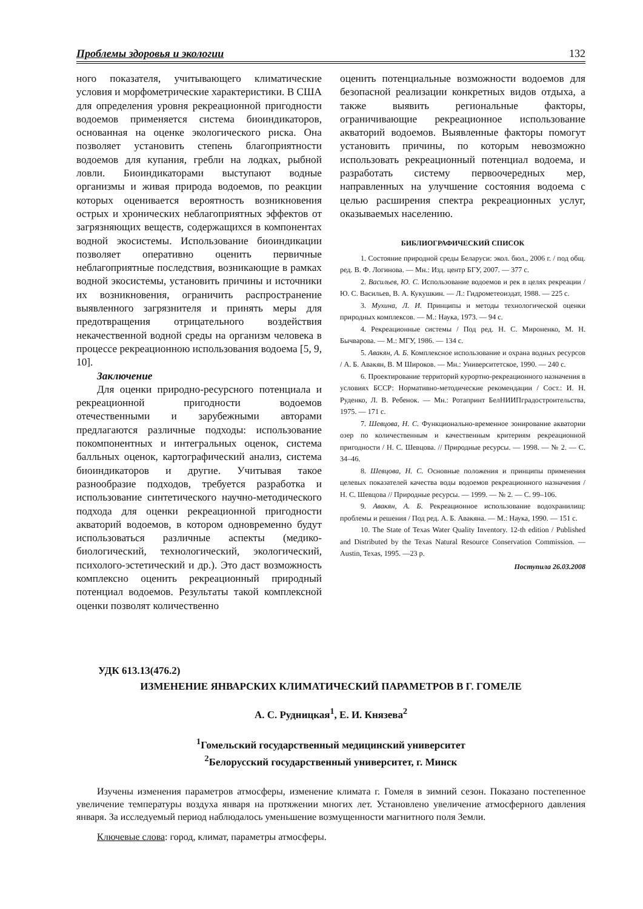Проблемы здоровья и экологии 132
ного показателя, учитывающего климатические условия и морфометрические характеристики. В США для определения уровня рекреационной пригодности водоемов применяется система биоиндикаторов, основанная на оценке экологического риска. Она позволяет установить степень благоприятности водоемов для купания, гребли на лодках, рыбной ловли. Биоиндикаторами выступают водные организмы и живая природа водоемов, по реакции которых оценивается вероятность возникновения острых и хронических неблагоприятных эффектов от загрязняющих веществ, содержащихся в компонентах водной экосистемы. Использование биоиндикации позволяет оперативно оценить первичные неблагоприятные последствия, возникающие в рамках водной экосистемы, установить причины и источники их возникновения, ограничить распространение выявленного загрязнителя и принять меры для предотвращения отрицательного воздействия некачественной водной среды на организм человека в процессе рекреационною использования водоема [5, 9, 10].
Заключение
Для оценки природно-ресурсного потенциала и рекреационной пригодности водоемов отечественными и зарубежными авторами предлагаются различные подходы: использование покомпонентных и интегральных оценок, система балльных оценок, картографический анализ, система биоиндикаторов и другие. Учитывая такое разнообразие подходов, требуется разработка и использование синтетического научно-методического подхода для оценки рекреационной пригодности акваторий водоемов, в котором одновременно будут использоваться различные аспекты (медико-биологический, технологический, экологический, психолого-эстетический и др.). Это даст возможность комплексно оценить рекреационный природный потенциал водоемов. Результаты такой комплексной оценки позволят количественно
оценить потенциальные возможности водоемов для безопасной реализации конкретных видов отдыха, а также выявить региональные факторы, ограничивающие рекреационное использование акваторий водоемов. Выявленные факторы помогут установить причины, по которым невозможно использовать рекреационный потенциал водоема, и разработать систему первоочередных мер, направленных на улучшение состояния водоема с целью расширения спектра рекреационных услуг, оказываемых населению.
БИБЛИОГРАФИЧЕСКИЙ СПИСОК
1. Состояние природной среды Беларуси: экол. бюл., 2006 г. / под общ. ред. В. Ф. Логинова. — Мн.: Изд. центр БГУ, 2007. — 377 с.
2. Васильев, Ю. С. Использование водоемов и рек в целях рекреации / Ю. С. Васильев, В. А. Кукушкин. — Л.: Гидрометеоиздат, 1988. — 225 с.
3. Мухина, Л. И. Принципы и методы технологической оценки природных комплексов. — М.: Наука, 1973. — 94 с.
4. Рекреационные системы / Под ред. Н. С. Мироненко, М. Н. Бычварова. — М.: МГУ, 1986. — 134 с.
5. Авакян, А. Б. Комплексное использование и охрана водных ресурсов / А. Б. Авакян, В. М Широков. — Мн.: Университетское, 1990. — 240 с.
6. Проектирование территорий курортно-рекреационного назначения в условиях БССР: Нормативно-методические рекомендации / Сост.: И. Н. Руденко, Л. В. Ребенок. — Мн.: Ротапринт БелНИИПградостроительства, 1975. — 171 с.
7. Шевцова, Н. С. Функционально-временное зонирование акватории озер по количественным и качественным критериям рекреационной пригодности / Н. С. Шевцова. // Природные ресурсы. — 1998. — № 2. — С. 34–46.
8. Шевцова, Н. С. Основные положения и принципы применения целевых показателей качества воды водоемов рекреационного назначения / Н. С. Шевцова // Природные ресурсы. — 1999. — № 2. — С. 99–106.
9. Авакян, А. Б. Рекреационное использование водохранилищ: проблемы и решения / Под ред. А. Б. Авакяна. — М.: Наука, 1990. — 151 с.
10. The State of Texas Water Quality Inventory. 12-th edition / Published and Distributed by the Texas Natural Resource Conservation Commission. — Austin, Texas, 1995. —23 p.
Поступила 26.03.2008
УДК 613.13(476.2)
ИЗМЕНЕНИЕ ЯНВАРСКИХ КЛИМАТИЧЕСКИЙ ПАРАМЕТРОВ В Г. ГОМЕЛЕ
А. С. Рудницкая<sup>1</sup>, Е. И. Князева<sup>2</sup>
<sup>1</sup> Гомельский государственный медицинский университет
<sup>2</sup> Белорусский государственный университет, г. Минск
Изучены изменения параметров атмосферы, изменение климата г. Гомеля в зимний сезон. Показано постепенное увеличение температуры воздуха января на протяжении многих лет. Установлено увеличение атмосферного давления января. За исследуемый период наблюдалось уменьшение возмущенности магнитного поля Земли.
Ключевые слова: город, климат, параметры атмосферы.